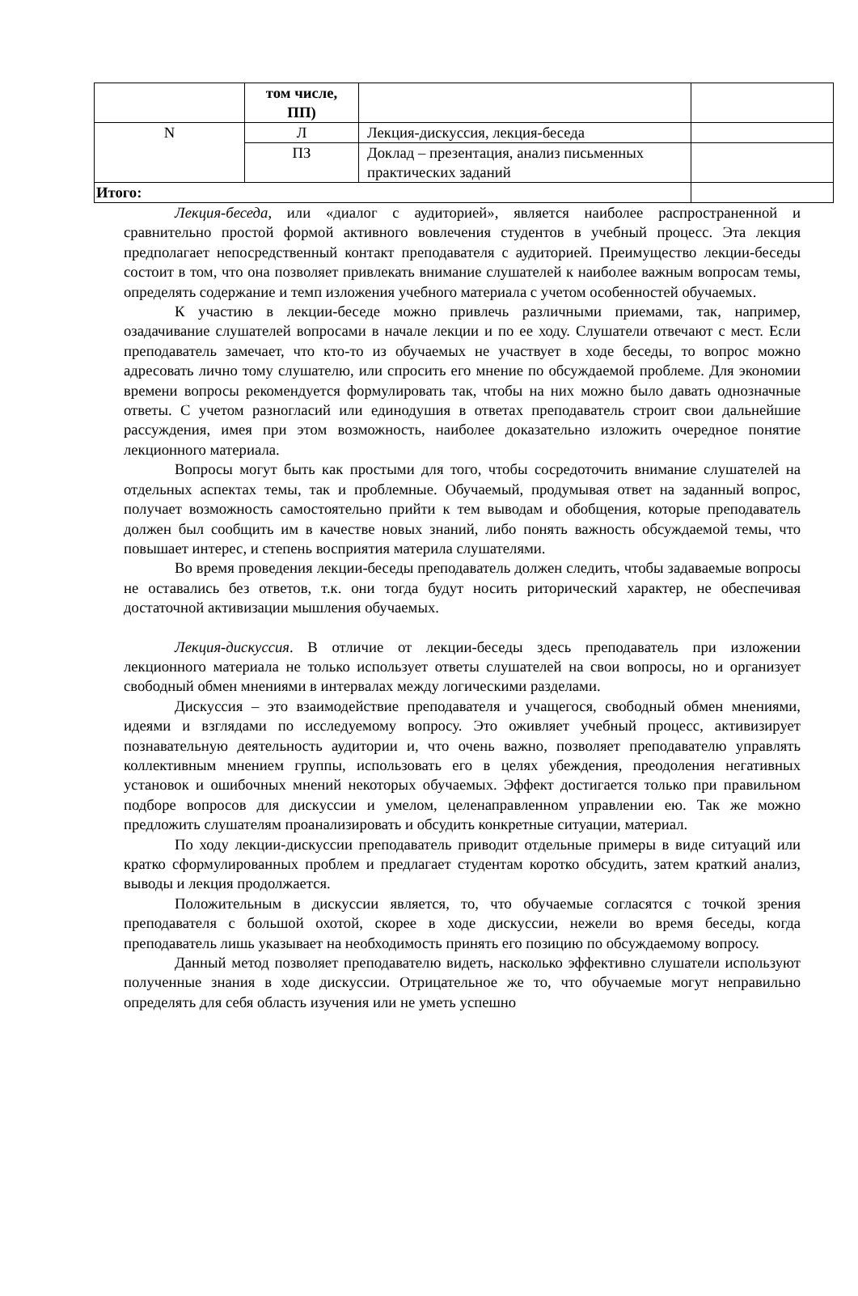| | том числе, ПП) | | |
| N | Л | Лекция-дискуссия, лекция-беседа | |
| | ПЗ | Доклад – презентация, анализ письменных практических заданий | |
| Итого: | | | |
Лекция-беседа, или «диалог с аудиторией», является наиболее распространенной и сравнительно простой формой активного вовлечения студентов в учебный процесс. Эта лекция предполагает непосредственный контакт преподавателя с аудиторией. Преимущество лекции-беседы состоит в том, что она позволяет привлекать внимание слушателей к наиболее важным вопросам темы, определять содержание и темп изложения учебного материала с учетом особенностей обучаемых.
К участию в лекции-беседе можно привлечь различными приемами, так, например, озадачивание слушателей вопросами в начале лекции и по ее ходу. Слушатели отвечают с мест. Если преподаватель замечает, что кто-то из обучаемых не участвует в ходе беседы, то вопрос можно адресовать лично тому слушателю, или спросить его мнение по обсуждаемой проблеме. Для экономии времени вопросы рекомендуется формулировать так, чтобы на них можно было давать однозначные ответы. С учетом разногласий или единодушия в ответах преподаватель строит свои дальнейшие рассуждения, имея при этом возможность, наиболее доказательно изложить очередное понятие лекционного материала.
Вопросы могут быть как простыми для того, чтобы сосредоточить внимание слушателей на отдельных аспектах темы, так и проблемные. Обучаемый, продумывая ответ на заданный вопрос, получает возможность самостоятельно прийти к тем выводам и обобщения, которые преподаватель должен был сообщить им в качестве новых знаний, либо понять важность обсуждаемой темы, что повышает интерес, и степень восприятия материла слушателями.
Во время проведения лекции-беседы преподаватель должен следить, чтобы задаваемые вопросы не оставались без ответов, т.к. они тогда будут носить риторический характер, не обеспечивая достаточной активизации мышления обучаемых.
Лекция-дискуссия. В отличие от лекции-беседы здесь преподаватель при изложении лекционного материала не только использует ответы слушателей на свои вопросы, но и организует свободный обмен мнениями в интервалах между логическими разделами.
Дискуссия – это взаимодействие преподавателя и учащегося, свободный обмен мнениями, идеями и взглядами по исследуемому вопросу. Это оживляет учебный процесс, активизирует познавательную деятельность аудитории и, что очень важно, позволяет преподавателю управлять коллективным мнением группы, использовать его в целях убеждения, преодоления негативных установок и ошибочных мнений некоторых обучаемых. Эффект достигается только при правильном подборе вопросов для дискуссии и умелом, целенаправленном управлении ею. Так же можно предложить слушателям проанализировать и обсудить конкретные ситуации, материал.
По ходу лекции-дискуссии преподаватель приводит отдельные примеры в виде ситуаций или кратко сформулированных проблем и предлагает студентам коротко обсудить, затем краткий анализ, выводы и лекция продолжается.
Положительным в дискуссии является, то, что обучаемые согласятся с точкой зрения преподавателя с большой охотой, скорее в ходе дискуссии, нежели во время беседы, когда преподаватель лишь указывает на необходимость принять его позицию по обсуждаемому вопросу.
Данный метод позволяет преподавателю видеть, насколько эффективно слушатели используют полученные знания в ходе дискуссии. Отрицательное же то, что обучаемые могут неправильно определять для себя область изучения или не уметь успешно